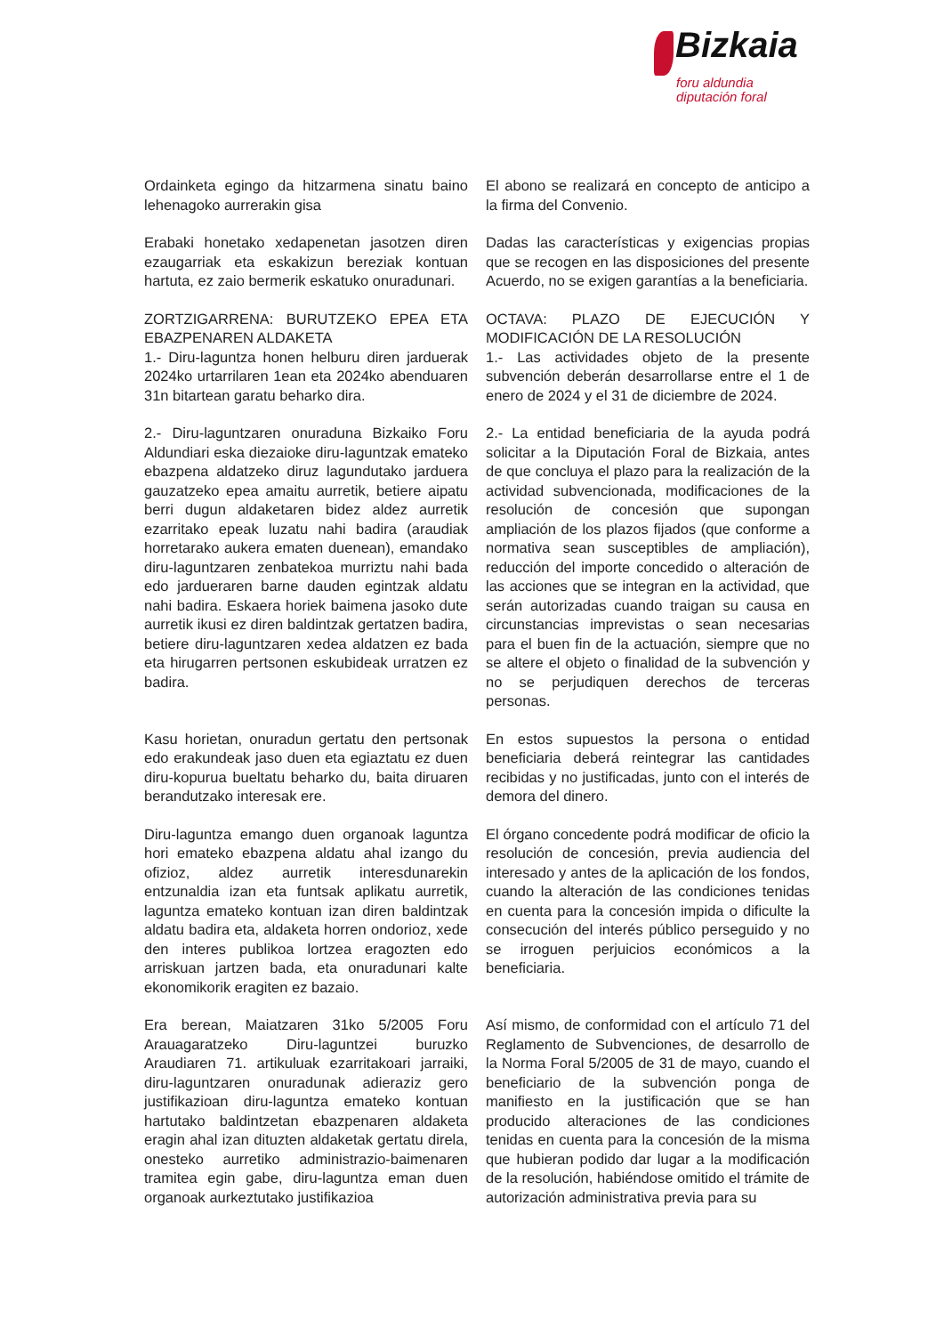Bizkaia
foru aldundia
diputación foral
Ordainketa egingo da hitzarmena sinatu baino lehenagoko aurrerakin gisa
El abono se realizará en concepto de anticipo a la firma del Convenio.
Erabaki honetako xedapenetan jasotzen diren ezaugarriak eta eskakizun bereziak kontuan hartuta, ez zaio bermerik eskatuko onuradunari.
Dadas las características y exigencias propias que se recogen en las disposiciones del presente Acuerdo, no se exigen garantías a la beneficiaria.
ZORTZIGARRENA: BURUTZEKO EPEA ETA EBAZPENAREN ALDAKETA
1.- Diru-laguntza honen helburu diren jarduerak 2024ko urtarrilaren 1ean eta 2024ko abenduaren 31n bitartean garatu beharko dira.
OCTAVA: PLAZO DE EJECUCIÓN Y MODIFICACIÓN DE LA RESOLUCIÓN
1.- Las actividades objeto de la presente subvención deberán desarrollarse entre el 1 de enero de 2024 y el 31 de diciembre de 2024.
2.- Diru-laguntzaren onuraduna Bizkaiko Foru Aldundiari eska diezaioke diru-laguntzak emateko ebazpena aldatzeko diruz lagundutako jarduera gauzatzeko epea amaitu aurretik, betiere aipatu berri dugun aldaketaren bidez aldez aurretik ezarritako epeak luzatu nahi badira (araudiak horretarako aukera ematen duenean), emandako diru-laguntzaren zenbatekoa murriztu nahi bada edo jardueraren barne dauden egintzak aldatu nahi badira. Eskaera horiek baimena jasoko dute aurretik ikusi ez diren baldintzak gertatzen badira, betiere diru-laguntzaren xedea aldatzen ez bada eta hirugarren pertsonen eskubideak urratzen ez badira.
2.- La entidad beneficiaria de la ayuda podrá solicitar a la Diputación Foral de Bizkaia, antes de que concluya el plazo para la realización de la actividad subvencionada, modificaciones de la resolución de concesión que supongan ampliación de los plazos fijados (que conforme a normativa sean susceptibles de ampliación), reducción del importe concedido o alteración de las acciones que se integran en la actividad, que serán autorizadas cuando traigan su causa en circunstancias imprevistas o sean necesarias para el buen fin de la actuación, siempre que no se altere el objeto o finalidad de la subvención y no se perjudiquen derechos de terceras personas.
Kasu horietan, onuradun gertatu den pertsonak edo erakundeak jaso duen eta egiaztatu ez duen diru-kopurua bueltatu beharko du, baita diruaren berandutzako interesak ere.
En estos supuestos la persona o entidad beneficiaria deberá reintegrar las cantidades recibidas y no justificadas, junto con el interés de demora del dinero.
Diru-laguntza emango duen organoak laguntza hori emateko ebazpena aldatu ahal izango du ofizioz, aldez aurretik interesdunarekin entzunaldia izan eta funtsak aplikatu aurretik, laguntza emateko kontuan izan diren baldintzak aldatu badira eta, aldaketa horren ondorioz, xede den interes publikoa lortzea eragozten edo arriskuan jartzen bada, eta onuradunari kalte ekonomikorik eragiten ez bazaio.
El órgano concedente podrá modificar de oficio la resolución de concesión, previa audiencia del interesado y antes de la aplicación de los fondos, cuando la alteración de las condiciones tenidas en cuenta para la concesión impida o dificulte la consecución del interés público perseguido y no se irroguen perjuicios económicos a la beneficiaria.
Era berean, Maiatzaren 31ko 5/2005 Foru Arauagaratzeko Diru-laguntzei buruzko Araudiaren 71. artikuluak ezarritakoari jarraiki, diru-laguntzaren onuradunak adieraziz gero justifikazioan diru-laguntza emateko kontuan hartutako baldintzetan ebazpenaren aldaketa eragin ahal izan dituzten aldaketak gertatu direla, onesteko aurretiko administrazio-baimenaren tramitea egin gabe, diru-laguntza eman duen organoak aurkeztutako justifikazioa
Así mismo, de conformidad con el artículo 71 del Reglamento de Subvenciones, de desarrollo de la Norma Foral 5/2005 de 31 de mayo, cuando el beneficiario de la subvención ponga de manifiesto en la justificación que se han producido alteraciones de las condiciones tenidas en cuenta para la concesión de la misma que hubieran podido dar lugar a la modificación de la resolución, habiéndose omitido el trámite de autorización administrativa previa para su